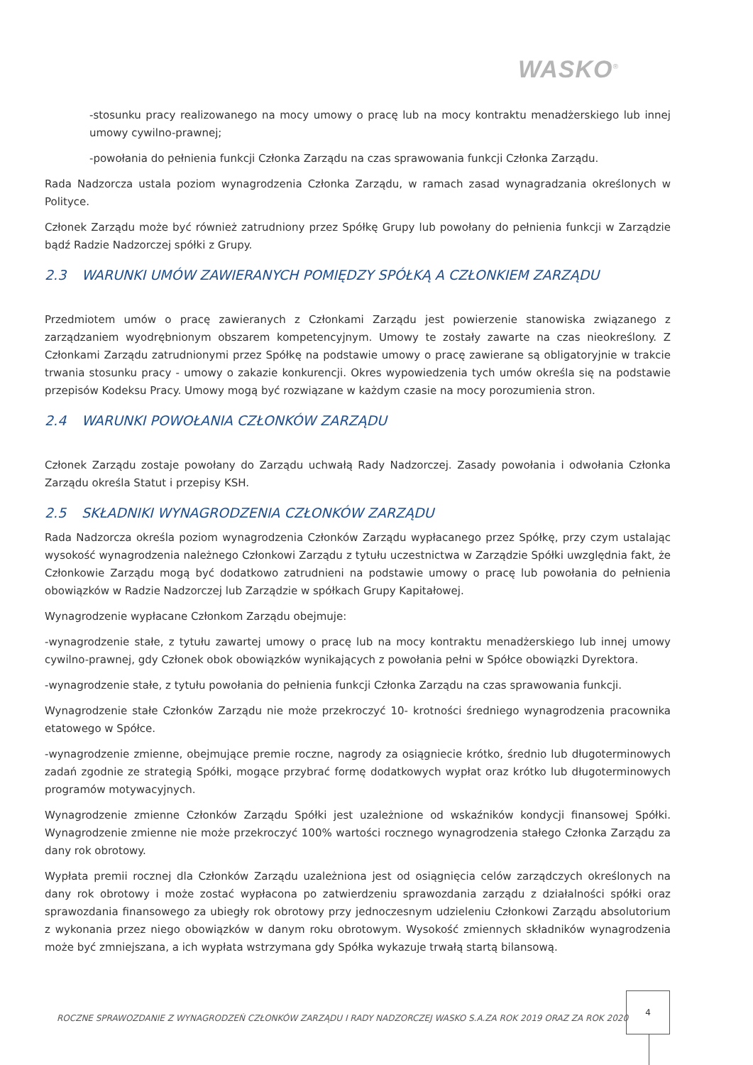WASKO<sup>®</sup>
-stosunku pracy realizowanego na mocy umowy o pracę lub na mocy kontraktu menadżerskiego lub innej umowy cywilno-prawnej;
-powołania do pełnienia funkcji Członka Zarządu na czas sprawowania funkcji Członka Zarządu.
Rada Nadzorcza ustala poziom wynagrodzenia Członka Zarządu, w ramach zasad wynagradzania określonych w Polityce.
Członek Zarządu może być również zatrudniony przez Spółkę Grupy lub powołany do pełnienia funkcji w Zarządzie bądź Radzie Nadzorczej spółki z Grupy.
2.3 WARUNKI UMÓW ZAWIERANYCH POMIĘDZY SPÓŁKĄ A CZŁONKIEM ZARZĄDU
Przedmiotem umów o pracę zawieranych z Członkami Zarządu jest powierzenie stanowiska związanego z zarządzaniem wyodrębnionym obszarem kompetencyjnym. Umowy te zostały zawarte na czas nieokreślony. Z Członkami Zarządu zatrudnionymi przez Spółkę na podstawie umowy o pracę zawierane są obligatoryjnie w trakcie trwania stosunku pracy - umowy o zakazie konkurencji. Okres wypowiedzenia tych umów określa się na podstawie przepisów Kodeksu Pracy. Umowy mogą być rozwiązane w każdym czasie na mocy porozumienia stron.
2.4 WARUNKI POWOŁANIA CZŁONKÓW ZARZĄDU
Członek Zarządu zostaje powołany do Zarządu uchwałą Rady Nadzorczej. Zasady powołania i odwołania Członka Zarządu określa Statut i przepisy KSH.
2.5 SKŁADNIKI WYNAGRODZENIA CZŁONKÓW ZARZĄDU
Rada Nadzorcza określa poziom wynagrodzenia Członków Zarządu wypłacanego przez Spółkę, przy czym ustalając wysokość wynagrodzenia należnego Członkowi Zarządu z tytułu uczestnictwa w Zarządzie Spółki uwzględnia fakt, że Członkowie Zarządu mogą być dodatkowo zatrudnieni na podstawie umowy o pracę lub powołania do pełnienia obowiązków w Radzie Nadzorczej lub Zarządzie w spółkach Grupy Kapitałowej.
Wynagrodzenie wypłacane Członkom Zarządu obejmuje:
-wynagrodzenie stałe, z tytułu zawartej umowy o pracę lub na mocy kontraktu menadżerskiego lub innej umowy cywilno-prawnej, gdy Członek obok obowiązków wynikających z powołania pełni w Spółce obowiązki Dyrektora.
-wynagrodzenie stałe, z tytułu powołania do pełnienia funkcji Członka Zarządu na czas sprawowania funkcji.
Wynagrodzenie stałe Członków Zarządu nie może przekroczyć 10- krotności średniego wynagrodzenia pracownika etatowego w Spółce.
-wynagrodzenie zmienne, obejmujące premie roczne, nagrody za osiągniecie krótko, średnio lub długoterminowych zadań zgodnie ze strategią Spółki, mogące przybrać formę dodatkowych wypłat oraz krótko lub długoterminowych programów motywacyjnych.
Wynagrodzenie zmienne Członków Zarządu Spółki jest uzależnione od wskaźników kondycji finansowej Spółki. Wynagrodzenie zmienne nie może przekroczyć 100% wartości rocznego wynagrodzenia stałego Członka Zarządu za dany rok obrotowy.
Wypłata premii rocznej dla Członków Zarządu uzależniona jest od osiągnięcia celów zarządczych określonych na dany rok obrotowy i może zostać wypłacona po zatwierdzeniu sprawozdania zarządu z działalności spółki oraz sprawozdania finansowego za ubiegły rok obrotowy przy jednoczesnym udzieleniu Członkowi Zarządu absolutorium z wykonania przez niego obowiązków w danym roku obrotowym. Wysokość zmiennych składników wynagrodzenia może być zmniejszana, a ich wypłata wstrzymana gdy Spółka wykazuje trwałą startą bilansową.
ROCZNE SPRAWOZDANIE Z WYNAGRODZEŃ CZŁONKÓW ZARZĄDU I RADY NADZORCZEJ WASKO S.A.ZA ROK 2019 ORAZ ZA ROK 2020
4